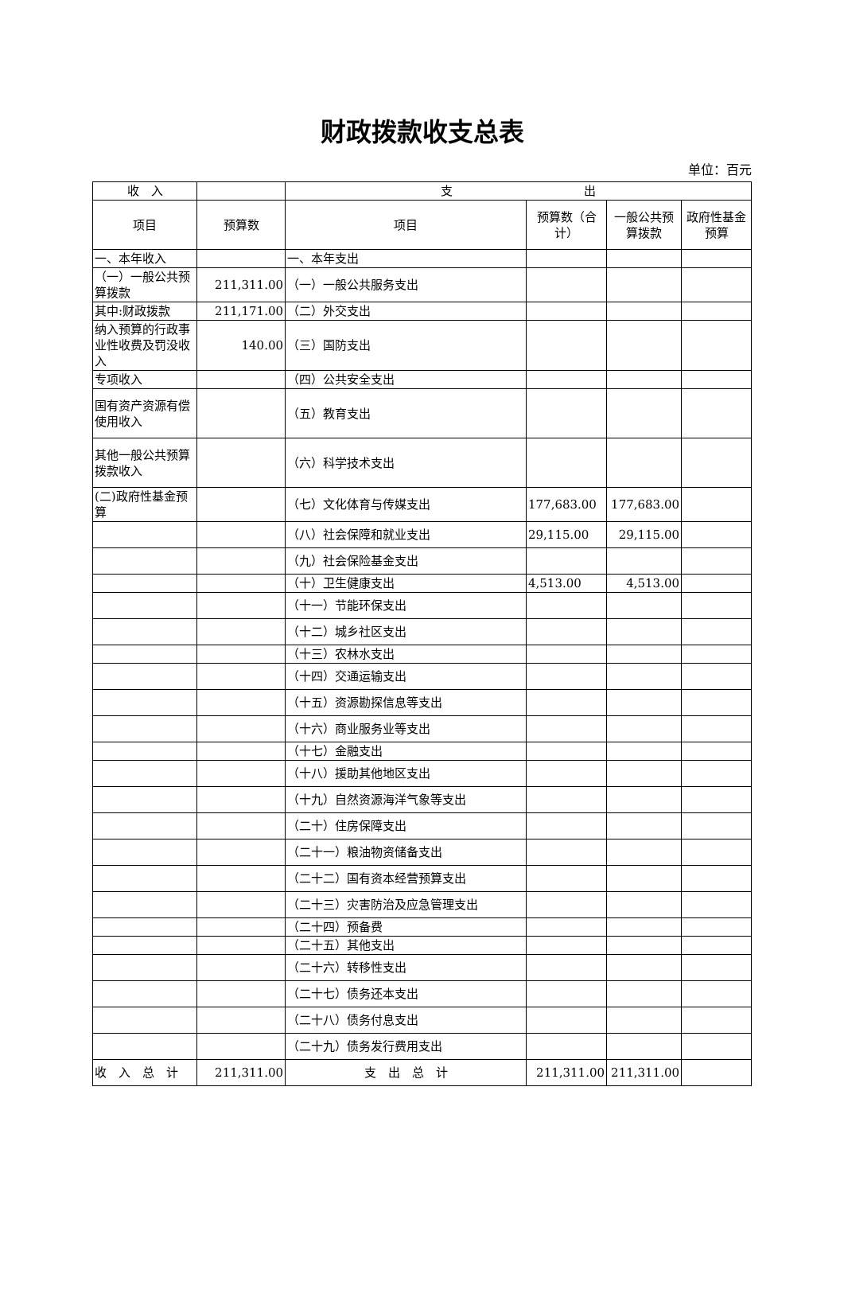财政拨款收支总表
单位：百元
| 收 入 | | 支 出 | | | |
| --- | --- | --- | --- | --- | --- |
| 项目 | 预算数 | 项目 | 预算数（合计） | 一般公共预算拨款 | 政府性基金预算 |
| 一、本年收入 | | 一、本年支出 | | | |
| （一）一般公共预算拨款 | 211,311.00 | （一）一般公共服务支出 | | | |
| 其中:财政拨款 | 211,171.00 | （二）外交支出 | | | |
| 纳入预算的行政事业性收费及罚没收入 | 140.00 | （三）国防支出 | | | |
| 专项收入 | | （四）公共安全支出 | | | |
| 国有资产资源有偿使用收入 | | （五）教育支出 | | | |
| 其他一般公共预算拨款收入 | | （六）科学技术支出 | | | |
| (二)政府性基金预算 | | （七）文化体育与传媒支出 | 177,683.00 | 177,683.00 | |
| | | （八）社会保障和就业支出 | 29,115.00 | 29,115.00 | |
| | | （九）社会保险基金支出 | | | |
| | | （十）卫生健康支出 | 4,513.00 | 4,513.00 | |
| | | （十一）节能环保支出 | | | |
| | | （十二）城乡社区支出 | | | |
| | | （十三）农林水支出 | | | |
| | | （十四）交通运输支出 | | | |
| | | （十五）资源勘探信息等支出 | | | |
| | | （十六）商业服务业等支出 | | | |
| | | （十七）金融支出 | | | |
| | | （十八）援助其他地区支出 | | | |
| | | （十九）自然资源海洋气象等支出 | | | |
| | | （二十）住房保障支出 | | | |
| | | （二十一）粮油物资储备支出 | | | |
| | | （二十二）国有资本经营预算支出 | | | |
| | | （二十三）灾害防治及应急管理支出 | | | |
| | | （二十四）预备费 | | | |
| | | （二十五）其他支出 | | | |
| | | （二十六）转移性支出 | | | |
| | | （二十七）债务还本支出 | | | |
| | | （二十八）债务付息支出 | | | |
| | | （二十九）债务发行费用支出 | | | |
| 收 入 总 计 | 211,311.00 | 支 出 总 计 | 211,311.00 | 211,311.00 | |